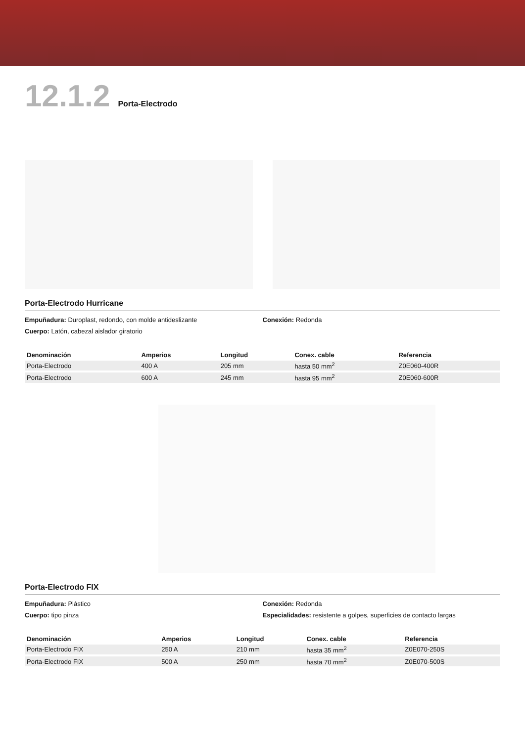12.1.2 Porta-Electrodo
Porta-Electrodo Hurricane
Empuñadura: Duroplast, redondo, con molde antideslizante
Cuerpo: Latón, cabezal aislador giratorio
Conexión: Redonda
| Denominación | Amperios | Longitud | Conex. cable | Referencia |
| --- | --- | --- | --- | --- |
| Porta-Electrodo | 400 A | 205 mm | hasta 50 mm<sup>2</sup> | Z0E060-400R |
| Porta-Electrodo | 600 A | 245 mm | hasta 95 mm<sup>2</sup> | Z0E060-600R |
Porta-Electrodo FIX
Empuñadura: Plástico
Cuerpo: tipo pinza
Conexión: Redonda
Especialidades: resistente a golpes, superficies de contacto largas
| Denominación | Amperios | Longitud | Conex. cable | Referencia |
| --- | --- | --- | --- | --- |
| Porta-Electrodo FIX | 250 A | 210 mm | hasta 35 mm<sup>2</sup> | Z0E070-250S |
| Porta-Electrodo FIX | 500 A | 250 mm | hasta 70 mm<sup>2</sup> | Z0E070-500S |